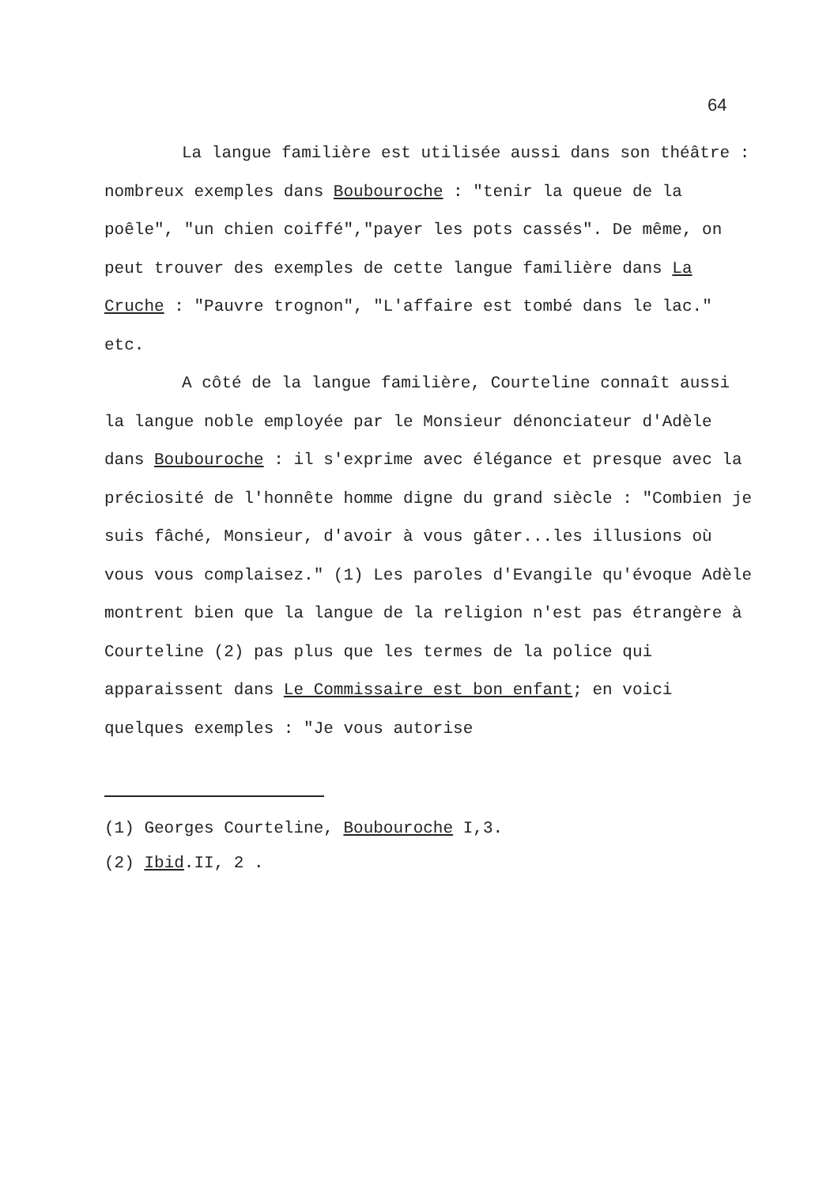64
La langue familière est utilisée aussi dans son théâtre : nombreux exemples dans Boubouroche : "tenir la queue de la poêle", "un chien coiffé","payer les pots cassés". De même, on peut trouver des exemples de cette langue familière dans La Cruche : "Pauvre trognon", "L'affaire est tombé dans le lac." etc.
A côté de la langue familière, Courteline connaît aussi la langue noble employée par le Monsieur dénonciateur d'Adèle dans Boubouroche : il s'exprime avec élégance et presque avec la préciosité de l'honnête homme digne du grand siècle : "Combien je suis fâché, Monsieur, d'avoir à vous gâter...les illusions où vous vous complaisez." (1) Les paroles d'Evangile qu'évoque Adèle montrent bien que la langue de la religion n'est pas étrangère à Courteline (2) pas plus que les termes de la police qui apparaissent dans Le Commissaire est bon enfant; en voici quelques exemples : "Je vous autorise
(1) Georges Courteline, Boubouroche I,3.
(2) Ibid.II, 2 .